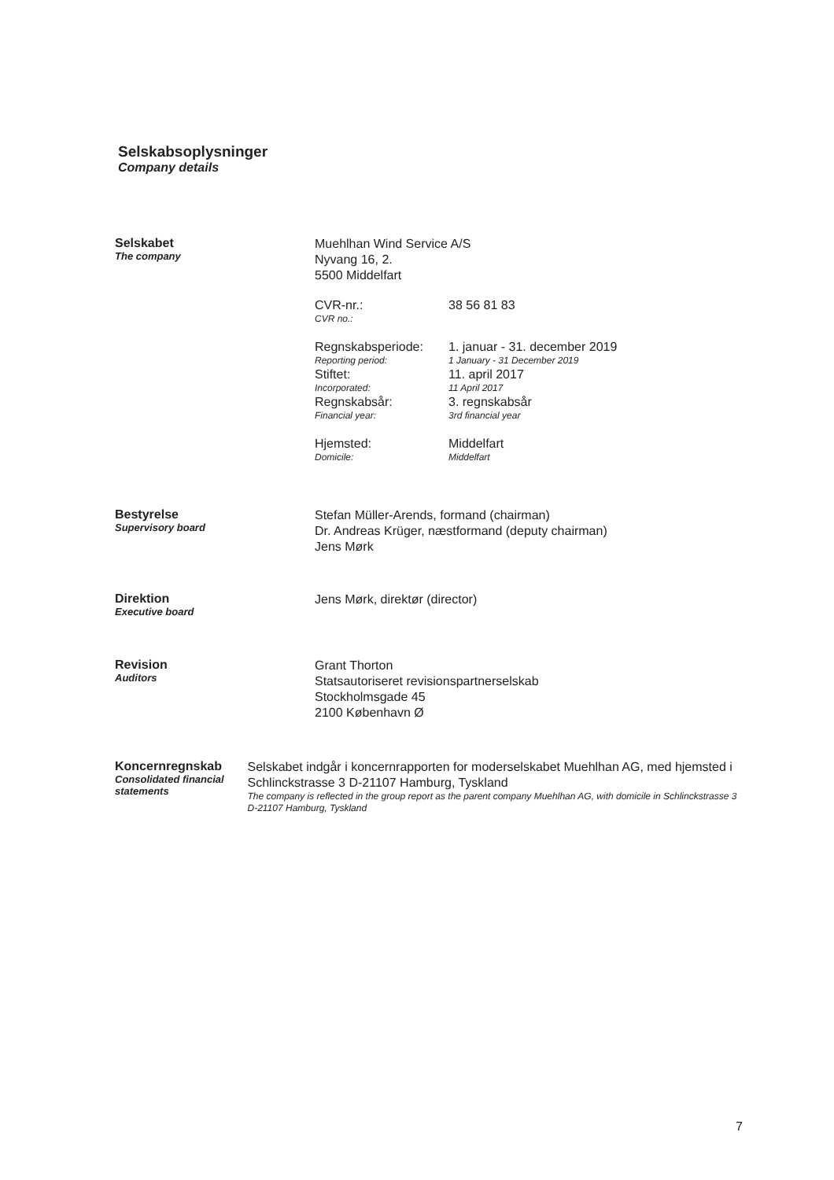Selskabsoplysninger
Company details
Selskabet
The company
Muehlhan Wind Service A/S
Nyvang 16, 2.
5500 Middelfart
CVR-nr.:
CVR no.:
38 56 81 83
Regnskabsperiode:
Reporting period:
1. januar - 31. december 2019
1 January - 31 December 2019
Stiftet:
Incorporated:
11. april 2017
11 April 2017
Regnskabsår:
Financial year:
3. regnskabsår
3rd financial year
Hjemsted:
Domicile:
Middelfart
Middelfart
Bestyrelse
Supervisory board
Stefan Müller-Arends, formand (chairman)
Dr. Andreas Krüger, næstformand (deputy chairman)
Jens Mørk
Direktion
Executive board
Jens Mørk, direktør (director)
Revision
Auditors
Grant Thorton
Statsautoriseret revisionspartnerselskab
Stockholmsgade 45
2100 København Ø
Koncernregnskab
Consolidated financial statements
Selskabet indgår i koncernrapporten for moderselskabet Muehlhan AG, med hjemsted i Schlinckstrasse 3 D-21107 Hamburg, Tyskland
The company is reflected in the group report as the parent company Muehlhan AG, with domicile in Schlinckstrasse 3 D-21107 Hamburg, Tyskland
7